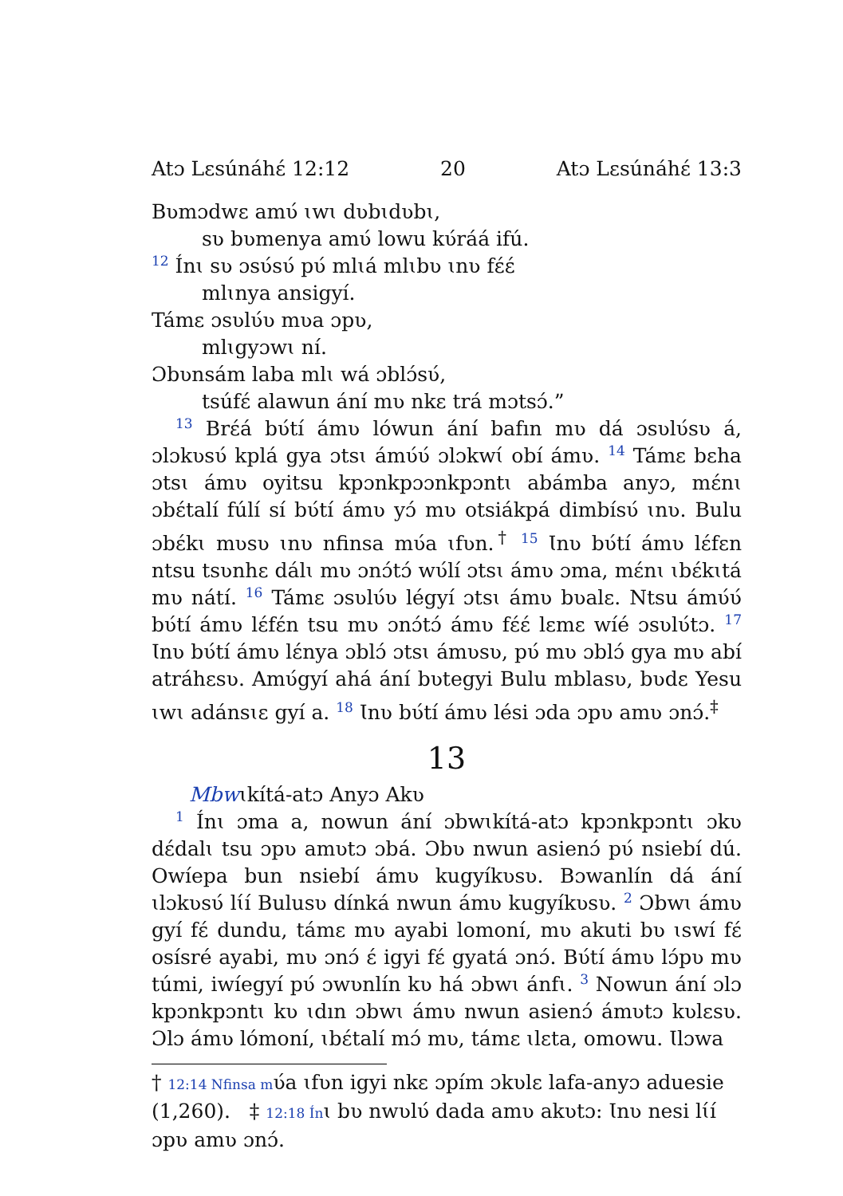Atɔ Lɛsúnáhɛ́ 12:12 20 Atɔ Lɛsúnáhɛ́ 13:3
Bʋmɔdwɛ amʋ́ ɩwɩ dʋbɩdʋbɩ,
sʋ bʋmenya amʋ́ lowu kʋ́ráá ifú.
12 Ínɩ sʋ ɔsʋ́sʋ́ pʋ́ mlɩá mlɩbʋ ɩnʋ fɛ́ɛ́
mlɩnya ansigyí.
Támɛ ɔsʋlʋ́ʋ mʋa ɔpʋ,
mlɩgyɔwɩ ní.
Ɔbʋnsám laba mlɩ wá ɔblɔ́sʋ́,
tsúfɛ́ alawun ání mʋ nkɛ trá mɔtsɔ́.”
13 Brɛ́á bʋ́tí ámʋ lówun ání bafın mʋ dá ɔsʋlʋ́sʋ á, ɔlɔkʋsʋ́ kplá gya ɔtsɩ ámʋ́ʋ́ ɔlɔkwɩ́ obí ámʋ. 14 Támɛ bɛha ɔtsɩ ámʋ oyitsu kpɔnkpɔɔnkpɔntɩ abámba anyɔ, mɛ́nɩ ɔbɛ́talí fúlí sí bʋ́tí ámʋ yɔ́ mʋ otsiákpá dimbísʋ́ ɩnʋ. Bulu ɔbɛ́kɩ mʋsʋ ɩnʋ nfinsa mʋ́a ɩfʋn.<sup>†</sup> 15 Ɩnʋ bʋ́tí ámʋ lɛ́fɛn ntsu tsʋnhɛ dálɩ mʋ ɔnɔ́tɔ́ wʋ́lí ɔtsɩ ámʋ ɔma, mɛ́nɩ ɩbɛ́kɩtá mʋ nátí. 16 Támɛ ɔsʋlʋ́ʋ légyí ɔtsɩ ámʋ bʋalɛ. Ntsu ámʋ́ʋ́ bʋ́tí ámʋ lɛ́fɛ́n tsu mʋ ɔnɔ́tɔ́ ámʋ fɛ́ɛ́ lɛmɛ wíé ɔsʋlʋ́tɔ. 17 Ɩnʋ bʋ́tí ámʋ lɛ́nya ɔblɔ́ ɔtsɩ ámʋsʋ, pʋ́ mʋ ɔblɔ́ gya mʋ abí atráhɛsʋ. Amʋ́gyí ahá ání bʋtegyi Bulu mblasʋ, bʋdɛ Yesu ɩwɩ adánsɩɛ gyí a. 18 Ɩnʋ bʋ́tí ámʋ lési ɔda ɔpʋ amʋ ɔnɔ́.<sup>‡</sup>
13
Mbwɩkítá-atɔ Anyɔ Akʋ
1 Ínɩ ɔma a, nowun ání ɔbwɩkítá-atɔ kpɔnkpɔntɩ ɔkʋ dɛ́dalɩ tsu ɔpʋ amʋtɔ ɔbá. Ɔbʋ nwun asienɔ́ pʋ́ nsiebí dú. Owíepa bun nsiebí ámʋ kugyíkʋsʋ. Bɔwanlín dá ání ɩlɔkʋsʋ́ lɩ́í Bulusʋ dínká nwun ámʋ kugyíkʋsʋ. 2 Ɔbwɩ ámʋ gyí fɛ́ dundu, támɛ mʋ ayabi lomoní, mʋ akuti bʋ ɩswí fɛ́ osísré ayabi, mʋ ɔnɔ́ ɛ́ igyi fɛ́ gyatá ɔnɔ́. Bʋ́tí ámʋ lɔ́pʋ mʋ túmi, iwíegyí pʋ́ ɔwʋnlín kʋ há ɔbwɩ ánfɩ. 3 Nowun ání ɔlɔ kpɔnkpɔntɩ kʋ ɩdın ɔbwɩ ámʋ nwun asienɔ́ ámʋtɔ kʋlɛsʋ. Ɔlɔ ámʋ lómoní, ɩbɛ́talí mɔ́ mʋ, támɛ ɩlɛta, omowu. Ɩlɔwa
† 12:14 Nfinsa mʋ́a ɩfʋn igyi nkɛ ɔpím ɔkʋlɛ lafa-anyɔ aduesie (1,260). ‡ 12:18 Ínɩ bʋ nwʋlʋ́ dada amʋ akʋtɔ: Ɩnʋ nesi lɩ́í ɔpʋ amʋ ɔnɔ́.